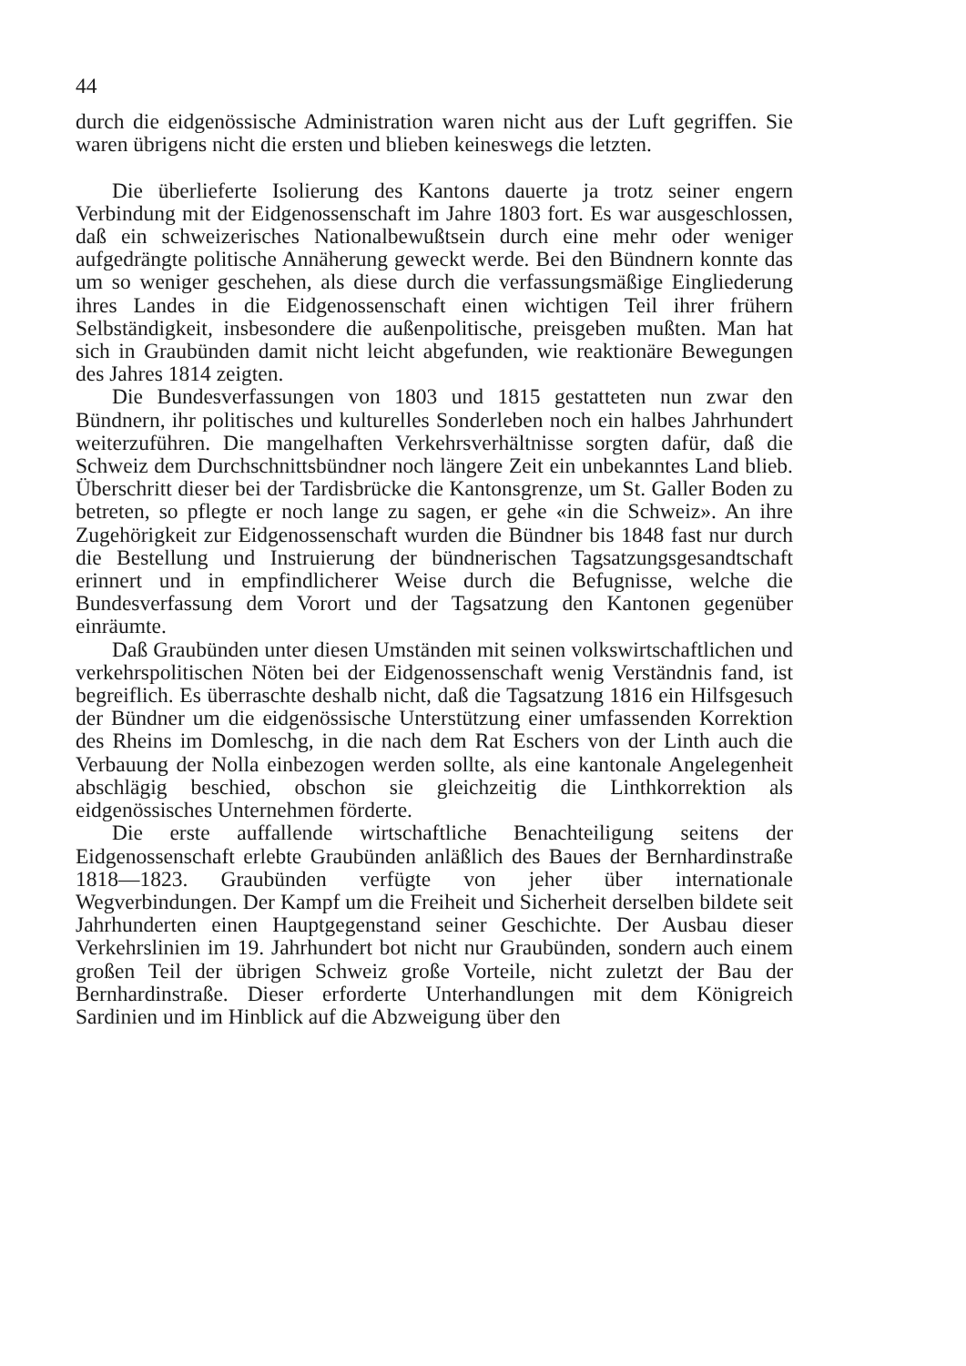44
durch die eidgenössische Administration waren nicht aus der Luft gegriffen. Sie waren übrigens nicht die ersten und blieben keineswegs die letzten.
Die überlieferte Isolierung des Kantons dauerte ja trotz seiner engern Verbindung mit der Eidgenossenschaft im Jahre 1803 fort. Es war ausgeschlossen, daß ein schweizerisches Nationalbewußtsein durch eine mehr oder weniger aufgedrängte politische Annäherung geweckt werde. Bei den Bündnern konnte das um so weniger geschehen, als diese durch die verfassungsmäßige Eingliederung ihres Landes in die Eidgenossenschaft einen wichtigen Teil ihrer frühern Selbständigkeit, insbesondere die außenpolitische, preisgeben mußten. Man hat sich in Graubünden damit nicht leicht abgefunden, wie reaktionäre Bewegungen des Jahres 1814 zeigten.
Die Bundesverfassungen von 1803 und 1815 gestatteten nun zwar den Bündnern, ihr politisches und kulturelles Sonderleben noch ein halbes Jahrhundert weiterzuführen. Die mangelhaften Verkehrsverhältnisse sorgten dafür, daß die Schweiz dem Durchschnittsbündner noch längere Zeit ein unbekanntes Land blieb. Überschritt dieser bei der Tardisbrücke die Kantonsgrenze, um St. Galler Boden zu betreten, so pflegte er noch lange zu sagen, er gehe «in die Schweiz». An ihre Zugehörigkeit zur Eidgenossenschaft wurden die Bündner bis 1848 fast nur durch die Bestellung und Instruierung der bündnerischen Tagsatzungsgesandtschaft erinnert und in empfindlicherer Weise durch die Befugnisse, welche die Bundesverfassung dem Vorort und der Tagsatzung den Kantonen gegenüber einräumte.
Daß Graubünden unter diesen Umständen mit seinen volkswirtschaftlichen und verkehrspolitischen Nöten bei der Eidgenossenschaft wenig Verständnis fand, ist begreiflich. Es überraschte deshalb nicht, daß die Tagsatzung 1816 ein Hilfsgesuch der Bündner um die eidgenössische Unterstützung einer umfassenden Korrektion des Rheins im Domleschg, in die nach dem Rat Eschers von der Linth auch die Verbauung der Nolla einbezogen werden sollte, als eine kantonale Angelegenheit abschlägig beschied, obschon sie gleichzeitig die Linthkorrektion als eidgenössisches Unternehmen förderte.
Die erste auffallende wirtschaftliche Benachteiligung seitens der Eidgenossenschaft erlebte Graubünden anläßlich des Baues der Bernhardinstraße 1818—1823. Graubünden verfügte von jeher über internationale Wegverbindungen. Der Kampf um die Freiheit und Sicherheit derselben bildete seit Jahrhunderten einen Hauptgegenstand seiner Geschichte. Der Ausbau dieser Verkehrslinien im 19. Jahrhundert bot nicht nur Graubünden, sondern auch einem großen Teil der übrigen Schweiz große Vorteile, nicht zuletzt der Bau der Bernhardinstraße. Dieser erforderte Unterhandlungen mit dem Königreich Sardinien und im Hinblick auf die Abzweigung über den